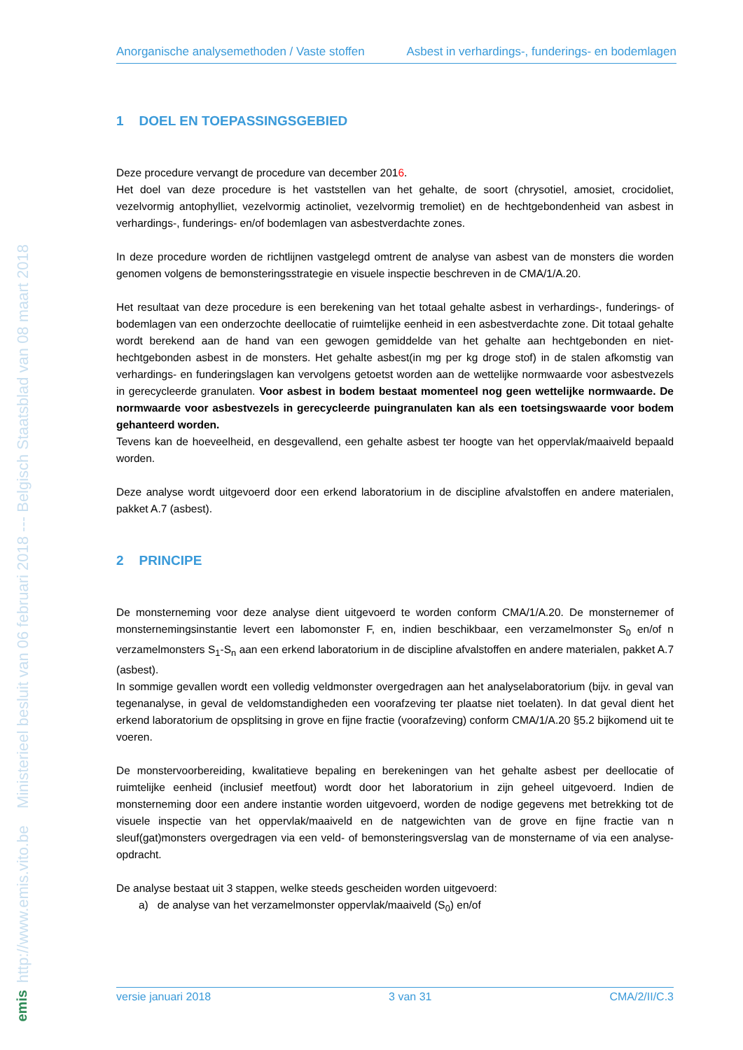http://www.emis.vito.be Ministerieel besluit van 06 februari 2018 --- Belgisch Staatsblad van 08 maart 2018
emis
Anorganische analysemethoden / Vaste stoffen Asbest in verhardings-, funderings- en bodemlagen
1 DOEL EN TOEPASSINGSGEBIED
Deze procedure vervangt de procedure van december 2016.
Het doel van deze procedure is het vaststellen van het gehalte, de soort (chrysotiel, amosiet, crocidoliet, vezelvormig antophylliet, vezelvormig actinoliet, vezelvormig tremoliet) en de hechtgebondenheid van asbest in verhardings-, funderings- en/of bodemlagen van asbestverdachte zones.
In deze procedure worden de richtlijnen vastgelegd omtrent de analyse van asbest van de monsters die worden genomen volgens de bemonsteringsstrategie en visuele inspectie beschreven in de CMA/1/A.20.
Het resultaat van deze procedure is een berekening van het totaal gehalte asbest in verhardings-, funderings- of bodemlagen van een onderzochte deellocatie of ruimtelijke eenheid in een asbestverdachte zone. Dit totaal gehalte wordt berekend aan de hand van een gewogen gemiddelde van het gehalte aan hechtgebonden en niet-hechtgebonden asbest in de monsters. Het gehalte asbest(in mg per kg droge stof) in de stalen afkomstig van verhardings- en funderingslagen kan vervolgens getoetst worden aan de wettelijke normwaarde voor asbestvezels in gerecycleerde granulaten. Voor asbest in bodem bestaat momenteel nog geen wettelijke normwaarde. De normwaarde voor asbestvezels in gerecycleerde puingranulaten kan als een toetsingswaarde voor bodem gehanteerd worden.
Tevens kan de hoeveelheid, en desgevallend, een gehalte asbest ter hoogte van het oppervlak/maaiveld bepaald worden.
Deze analyse wordt uitgevoerd door een erkend laboratorium in de discipline afvalstoffen en andere materialen, pakket A.7 (asbest).
2 PRINCIPE
De monsterneming voor deze analyse dient uitgevoerd te worden conform CMA/1/A.20. De monsternemer of monsternemingsinstantie levert een labomonster F, en, indien beschikbaar, een verzamelmonster S<sub>0</sub> en/of n verzamelmonsters S<sub>1</sub>-S<sub>n</sub> aan een erkend laboratorium in de discipline afvalstoffen en andere materialen, pakket A.7 (asbest).
In sommige gevallen wordt een volledig veldmonster overgedragen aan het analyselaboratorium (bijv. in geval van tegenanalyse, in geval de veldomstandigheden een voorafzeving ter plaatse niet toelaten). In dat geval dient het erkend laboratorium de opsplitsing in grove en fijne fractie (voorafzeving) conform CMA/1/A.20 §5.2 bijkomend uit te voeren.
De monstervoorbereiding, kwalitatieve bepaling en berekeningen van het gehalte asbest per deellocatie of ruimtelijke eenheid (inclusief meetfout) wordt door het laboratorium in zijn geheel uitgevoerd. Indien de monsterneming door een andere instantie worden uitgevoerd, worden de nodige gegevens met betrekking tot de visuele inspectie van het oppervlak/maaiveld en de natgewichten van de grove en fijne fractie van n sleuf(gat)monsters overgedragen via een veld- of bemonsteringsverslag van de monstername of via een analyse-opdracht.
De analyse bestaat uit 3 stappen, welke steeds gescheiden worden uitgevoerd:
a) de analyse van het verzamelmonster oppervlak/maaiveld (S<sub>0</sub>) en/of
versie januari 2018 3 van 31 CMA/2/II/C.3